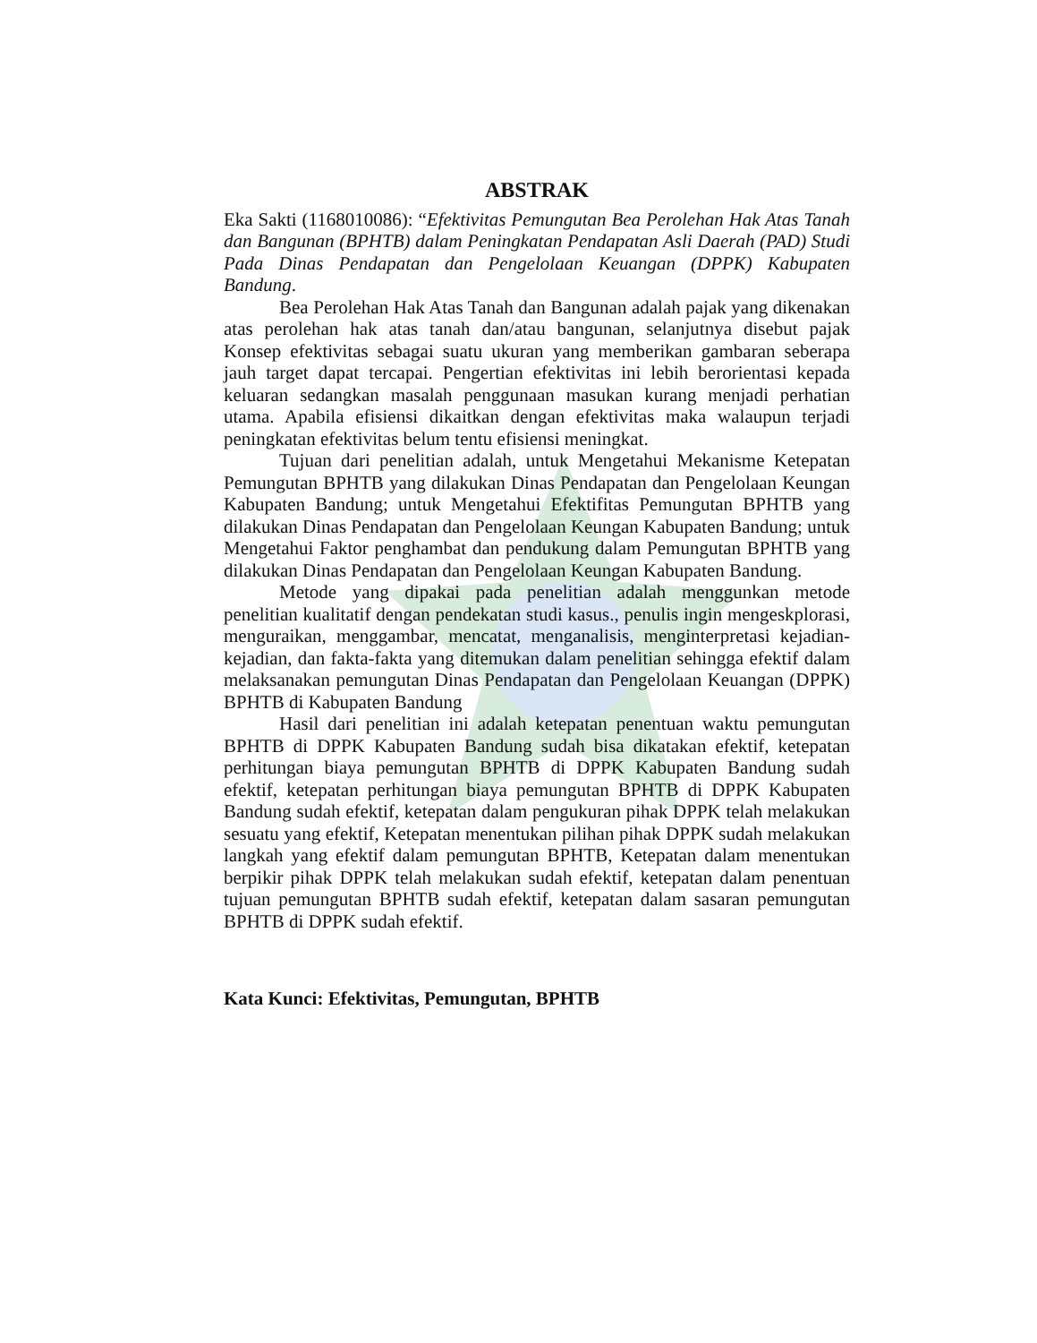ABSTRAK
Eka Sakti (1168010086): “Efektivitas Pemungutan Bea Perolehan Hak Atas Tanah dan Bangunan (BPHTB) dalam Peningkatan Pendapatan Asli Daerah (PAD) Studi Pada Dinas Pendapatan dan Pengelolaan Keuangan (DPPK) Kabupaten Bandung.
Bea Perolehan Hak Atas Tanah dan Bangunan adalah pajak yang dikenakan atas perolehan hak atas tanah dan/atau bangunan, selanjutnya disebut pajak Konsep efektivitas sebagai suatu ukuran yang memberikan gambaran seberapa jauh target dapat tercapai. Pengertian efektivitas ini lebih berorientasi kepada keluaran sedangkan masalah penggunaan masukan kurang menjadi perhatian utama. Apabila efisiensi dikaitkan dengan efektivitas maka walaupun terjadi peningkatan efektivitas belum tentu efisiensi meningkat.
Tujuan dari penelitian adalah, untuk Mengetahui Mekanisme Ketepatan Pemungutan BPHTB yang dilakukan Dinas Pendapatan dan Pengelolaan Keungan Kabupaten Bandung; untuk Mengetahui Efektifitas Pemungutan BPHTB yang dilakukan Dinas Pendapatan dan Pengelolaan Keungan Kabupaten Bandung; untuk Mengetahui Faktor penghambat dan pendukung dalam Pemungutan BPHTB yang dilakukan Dinas Pendapatan dan Pengelolaan Keungan Kabupaten Bandung.
Metode yang dipakai pada penelitian adalah menggunkan metode penelitian kualitatif dengan pendekatan studi kasus., penulis ingin mengeskplorasi, menguraikan, menggambar, mencatat, menganalisis, menginterpretasi kejadian-kejadian, dan fakta-fakta yang ditemukan dalam penelitian sehingga efektif dalam melaksanakan pemungutan Dinas Pendapatan dan Pengelolaan Keuangan (DPPK) BPHTB di Kabupaten Bandung
Hasil dari penelitian ini adalah ketepatan penentuan waktu pemungutan BPHTB di DPPK Kabupaten Bandung sudah bisa dikatakan efektif, ketepatan perhitungan biaya pemungutan BPHTB di DPPK Kabupaten Bandung sudah efektif, ketepatan perhitungan biaya pemungutan BPHTB di DPPK Kabupaten Bandung sudah efektif, ketepatan dalam pengukuran pihak DPPK telah melakukan sesuatu yang efektif, Ketepatan menentukan pilihan pihak DPPK sudah melakukan langkah yang efektif dalam pemungutan BPHTB, Ketepatan dalam menentukan berpikir pihak DPPK telah melakukan sudah efektif, ketepatan dalam penentuan tujuan pemungutan BPHTB sudah efektif, ketepatan dalam sasaran pemungutan BPHTB di DPPK sudah efektif.
Kata Kunci: Efektivitas, Pemungutan, BPHTB